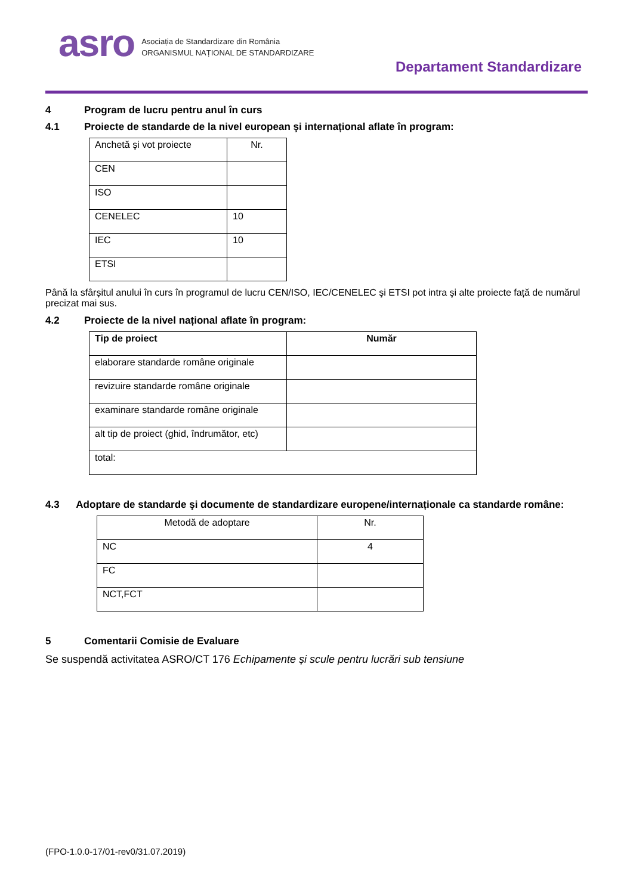asro
Asociația de Standardizare din România
ORGANISMUL NAȚIONAL DE STANDARDIZARE
Departament Standardizare
4 Program de lucru pentru anul în curs
4.1 Proiecte de standarde de la nivel european şi internațional aflate în program:
| Anchetă şi vot proiecte | Nr. |
| CEN | |
| ISO | |
| CENELEC | 10 |
| IEC | 10 |
| ETSI | |
Până la sfârșitul anului în curs în programul de lucru CEN/ISO, IEC/CENELEC şi ETSI pot intra şi alte proiecte față de numărul precizat mai sus.
4.2 Proiecte de la nivel național aflate în program:
| Tip de proiect | Număr |
| --- | --- |
| elaborare standarde române originale | |
| revizuire standarde române originale | |
| examinare standarde române originale | |
| alt tip de proiect (ghid, îndrumător, etc) | |
| total: | |
4.3 Adoptare de standarde şi documente de standardizare europene/internaționale ca standarde române:
| Metodă de adoptare | Nr. |
| NC | 4 |
| FC | |
| NCT,FCT | |
5 Comentarii Comisie de Evaluare
Se suspendă activitatea ASRO/CT 176 Echipamente și scule pentru lucrări sub tensiune
(FPO-1.0.0-17/01-rev0/31.07.2019)